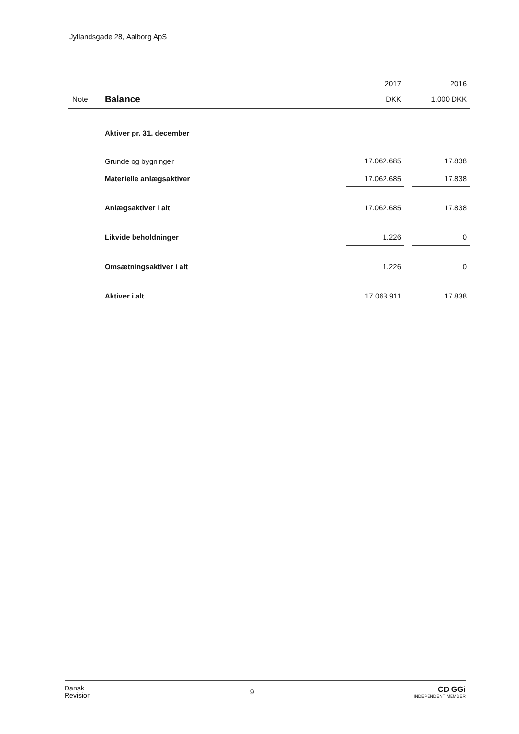Jyllandsgade 28, Aalborg ApS
| | | 2017 | | 2016 |
| Note | Balance | DKK | | 1.000 DKK |
| | Aktiver pr. 31. december | | | |
| | Grunde og bygninger | 17.062.685 | | 17.838 |
| | Materielle anlægsaktiver | 17.062.685 | | 17.838 |
| | Anlægsaktiver i alt | 17.062.685 | | 17.838 |
| | Likvide beholdninger | 1.226 | | 0 |
| | Omsætningsaktiver i alt | 1.226 | | 0 |
| | Aktiver i alt | 17.063.911 | | 17.838 |
Dansk
Revision
9
CD GGi
INDEPENDENT MEMBER